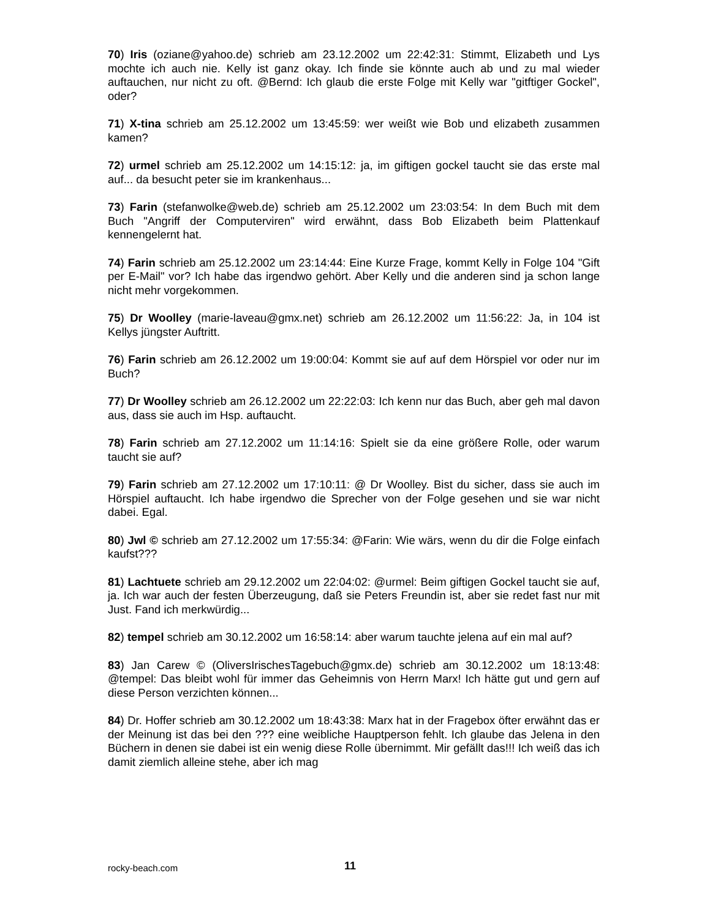70) Iris (oziane@yahoo.de) schrieb am 23.12.2002 um 22:42:31: Stimmt, Elizabeth und Lys mochte ich auch nie. Kelly ist ganz okay. Ich finde sie könnte auch ab und zu mal wieder auftauchen, nur nicht zu oft. @Bernd: Ich glaub die erste Folge mit Kelly war "gitftiger Gockel", oder?
71) X-tina schrieb am 25.12.2002 um 13:45:59: wer weißt wie Bob und elizabeth zusammen kamen?
72) urmel schrieb am 25.12.2002 um 14:15:12: ja, im giftigen gockel taucht sie das erste mal auf... da besucht peter sie im krankenhaus...
73) Farin (stefanwolke@web.de) schrieb am 25.12.2002 um 23:03:54: In dem Buch mit dem Buch "Angriff der Computerviren" wird erwähnt, dass Bob Elizabeth beim Plattenkauf kennengelernt hat.
74) Farin schrieb am 25.12.2002 um 23:14:44: Eine Kurze Frage, kommt Kelly in Folge 104 "Gift per E-Mail" vor? Ich habe das irgendwo gehört. Aber Kelly und die anderen sind ja schon lange nicht mehr vorgekommen.
75) Dr Woolley (marie-laveau@gmx.net) schrieb am 26.12.2002 um 11:56:22: Ja, in 104 ist Kellys jüngster Auftritt.
76) Farin schrieb am 26.12.2002 um 19:00:04: Kommt sie auf auf dem Hörspiel vor oder nur im Buch?
77) Dr Woolley schrieb am 26.12.2002 um 22:22:03: Ich kenn nur das Buch, aber geh mal davon aus, dass sie auch im Hsp. auftaucht.
78) Farin schrieb am 27.12.2002 um 11:14:16: Spielt sie da eine größere Rolle, oder warum taucht sie auf?
79) Farin schrieb am 27.12.2002 um 17:10:11: @ Dr Woolley. Bist du sicher, dass sie auch im Hörspiel auftaucht. Ich habe irgendwo die Sprecher von der Folge gesehen und sie war nicht dabei. Egal.
80) Jwl © schrieb am 27.12.2002 um 17:55:34: @Farin: Wie wärs, wenn du dir die Folge einfach kaufst???
81) Lachtuete schrieb am 29.12.2002 um 22:04:02: @urmel: Beim giftigen Gockel taucht sie auf, ja. Ich war auch der festen Überzeugung, daß sie Peters Freundin ist, aber sie redet fast nur mit Just. Fand ich merkwürdig...
82) tempel schrieb am 30.12.2002 um 16:58:14: aber warum tauchte jelena auf ein mal auf?
83) Jan Carew © (OliversIrischesTagebuch@gmx.de) schrieb am 30.12.2002 um 18:13:48: @tempel: Das bleibt wohl für immer das Geheimnis von Herrn Marx! Ich hätte gut und gern auf diese Person verzichten können...
84) Dr. Hoffer schrieb am 30.12.2002 um 18:43:38: Marx hat in der Fragebox öfter erwähnt das er der Meinung ist das bei den ??? eine weibliche Hauptperson fehlt. Ich glaube das Jelena in den Büchern in denen sie dabei ist ein wenig diese Rolle übernimmt. Mir gefällt das!!! Ich weiß das ich damit ziemlich alleine stehe, aber ich mag
rocky-beach.com 11